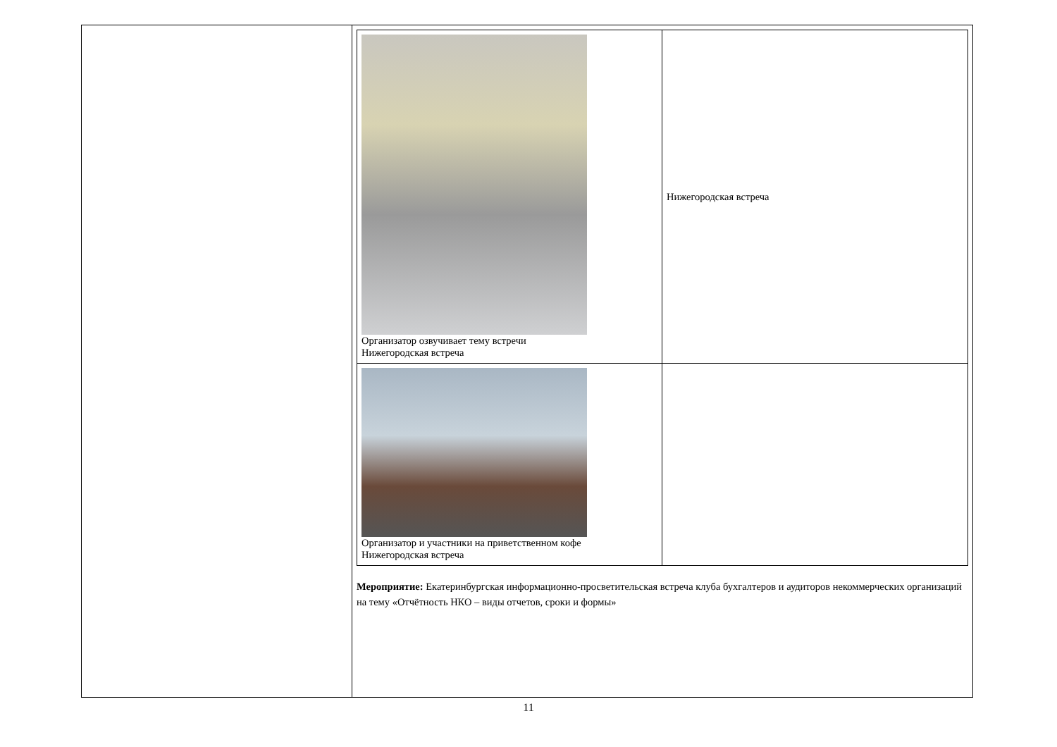| | / Организатор озвучивает тему встречи Нижегородская встреча / Нижегородская встреча / / Организатор и участники на приветственном кофе Нижегородская встреча / / Мероприятие: Екатеринбургская информационно-просветительская встреча клуба бухгалтеров и аудиторов некоммерческих организаций на тему «Отчётность НКО – виды отчетов, сроки и формы» |
11